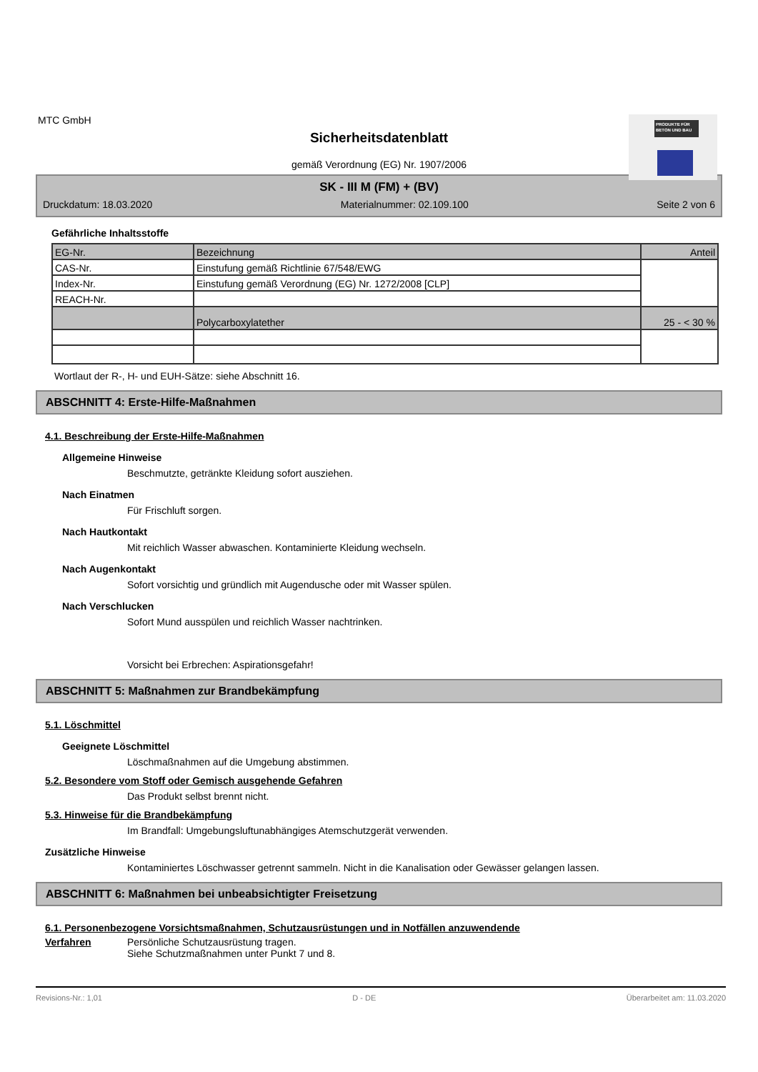MTC GmbH
Sicherheitsdatenblatt
gemäß Verordnung (EG) Nr. 1907/2006
PRODUKTE FÜR BETON UND BAU
SK - III M (FM) + (BV)
Druckdatum: 18.03.2020 Materialnummer: 02.109.100 Seite 2 von 6
Gefährliche Inhaltsstoffe
| EG-Nr. | Bezeichnung | Anteil |
| CAS-Nr. | Einstufung gemäß Richtlinie 67/548/EWG | |
| Index-Nr. | Einstufung gemäß Verordnung (EG) Nr. 1272/2008 [CLP] | |
| REACH-Nr. | | |
| | Polycarboxylatether | 25 - < 30 % |
Wortlaut der R-, H- und EUH-Sätze: siehe Abschnitt 16.
ABSCHNITT 4: Erste-Hilfe-Maßnahmen
4.1. Beschreibung der Erste-Hilfe-Maßnahmen
Allgemeine Hinweise
Beschmutzte, getränkte Kleidung sofort ausziehen.
Nach Einatmen
Für Frischluft sorgen.
Nach Hautkontakt
Mit reichlich Wasser abwaschen. Kontaminierte Kleidung wechseln.
Nach Augenkontakt
Sofort vorsichtig und gründlich mit Augendusche oder mit Wasser spülen.
Nach Verschlucken
Sofort Mund ausspülen und reichlich Wasser nachtrinken.
Vorsicht bei Erbrechen: Aspirationsgefahr!
ABSCHNITT 5: Maßnahmen zur Brandbekämpfung
5.1. Löschmittel
Geeignete Löschmittel
Löschmaßnahmen auf die Umgebung abstimmen.
5.2. Besondere vom Stoff oder Gemisch ausgehende Gefahren
Das Produkt selbst brennt nicht.
5.3. Hinweise für die Brandbekämpfung
Im Brandfall: Umgebungsluftunabhängiges Atemschutzgerät verwenden.
Zusätzliche Hinweise
Kontaminiertes Löschwasser getrennt sammeln. Nicht in die Kanalisation oder Gewässer gelangen lassen.
ABSCHNITT 6: Maßnahmen bei unbeabsichtigter Freisetzung
6.1. Personenbezogene Vorsichtsmaßnahmen, Schutzausrüstungen und in Notfällen anzuwendende
Verfahren Persönliche Schutzausrüstung tragen.
Siehe Schutzmaßnahmen unter Punkt 7 und 8.
Revisions-Nr.: 1,01 D - DE Überarbeitet am: 11.03.2020